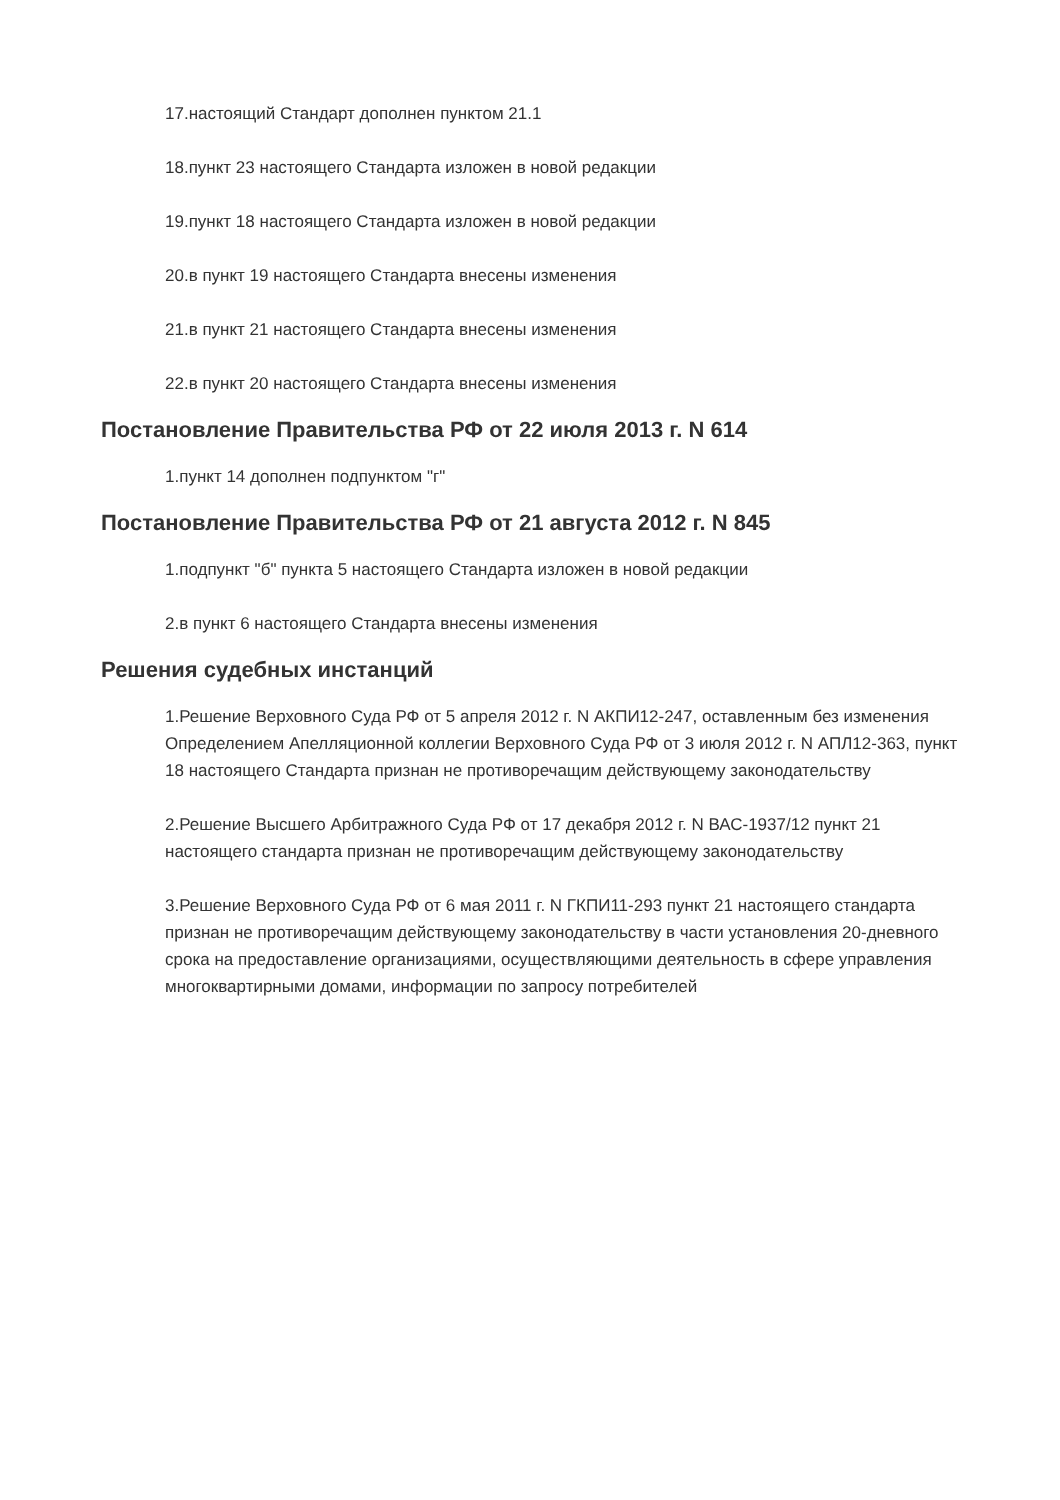17.настоящий Стандарт дополнен пунктом 21.1
18.пункт 23 настоящего Стандарта изложен в новой редакции
19.пункт 18 настоящего Стандарта изложен в новой редакции
20.в пункт 19 настоящего Стандарта внесены изменения
21.в пункт 21 настоящего Стандарта внесены изменения
22.в пункт 20 настоящего Стандарта внесены изменения
Постановление Правительства РФ от 22 июля 2013 г. N 614
1.пункт 14 дополнен подпунктом "г"
Постановление Правительства РФ от 21 августа 2012 г. N 845
1.подпункт "б" пункта 5 настоящего Стандарта изложен в новой редакции
2.в пункт 6 настоящего Стандарта внесены изменения
Решения судебных инстанций
1.Решение Верховного Суда РФ от 5 апреля 2012 г. N АКПИ12-247, оставленным без изменения Определением Апелляционной коллегии Верховного Суда РФ от 3 июля 2012 г. N АПЛ12-363, пункт 18 настоящего Стандарта признан не противоречащим действующему законодательству
2.Решение Высшего Арбитражного Суда РФ от 17 декабря 2012 г. N ВАС-1937/12 пункт 21 настоящего стандарта признан не противоречащим действующему законодательству
3.Решение Верховного Суда РФ от 6 мая 2011 г. N ГКПИ11-293 пункт 21 настоящего стандарта признан не противоречащим действующему законодательству в части установления 20-дневного срока на предоставление организациями, осуществляющими деятельность в сфере управления многоквартирными домами, информации по запросу потребителей